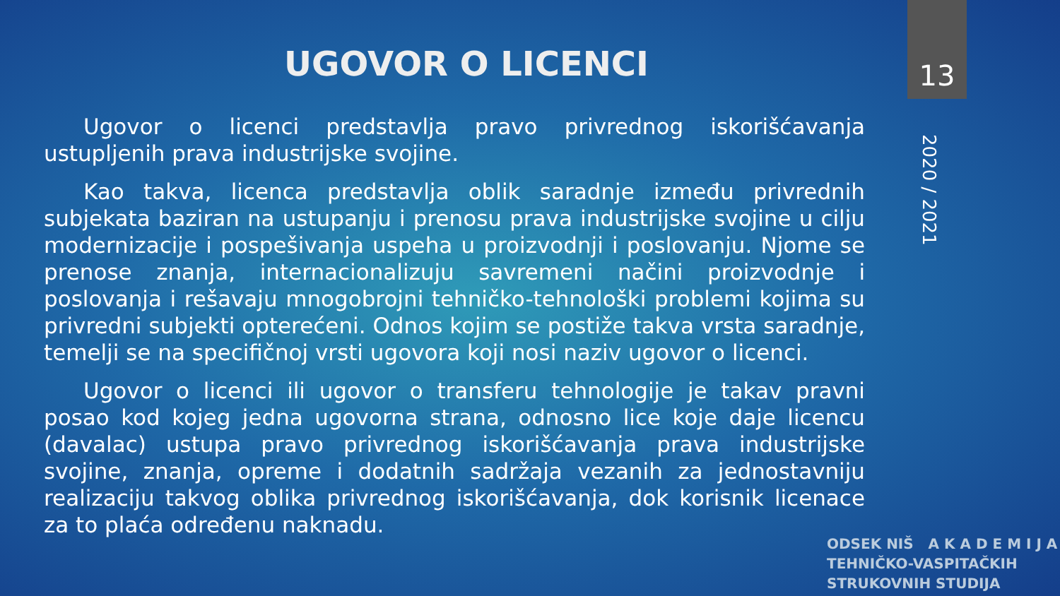13
2020 / 2021
UGOVOR O LICENCI
Ugovor o licenci predstavlja pravo privrednog iskorišćavanja ustupljenih prava industrijske svojine.
Kao takva, licenca predstavlja oblik saradnje između privrednih subjekata baziran na ustupanju i prenosu prava industrijske svojine u cilju modernizacije i pospešivanja uspeha u proizvodnji i poslovanju. Njome se prenose znanja, internacionalizuju savremeni načini proizvodnje i poslovanja i rešavaju mnogobrojni tehničko-tehnološki problemi kojima su privredni subjekti opterećeni. Odnos kojim se postiže takva vrsta saradnje, temelji se na specifičnoj vrsti ugovora koji nosi naziv ugovor o licenci.
Ugovor o licenci ili ugovor o transferu tehnologije je takav pravni posao kod kojeg jedna ugovorna strana, odnosno lice koje daje licencu (davalac) ustupa pravo privrednog iskorišćavanja prava industrijske svojine, znanja, opreme i dodatnih sadržaja vezanih za jednostavniju realizaciju takvog oblika privrednog iskorišćavanja, dok korisnik licenace za to plaća određenu naknadu.
ODSEK NIŠ A K A D E M I J A
TEHNIČKO-VASPITAČKIH
STRUKOVNIH STUDIJA